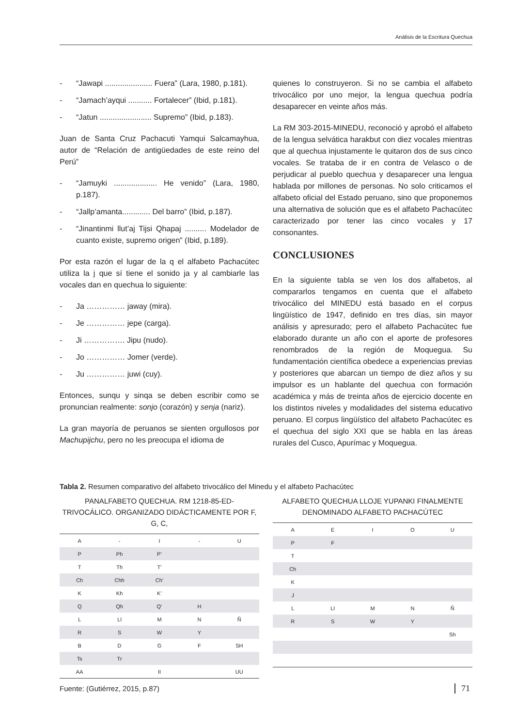Análisis de la Escritura Quechua
- “Jawapi ...................... Fuera” (Lara, 1980, p.181).
- “Jamach’ayqui ........... Fortalecer” (Ibid, p.181).
- “Jatun ........................ Supremo” (Ibid, p.183).
Juan de Santa Cruz Pachacuti Yamqui Salcamayhua, autor de “Relación de antigüedades de este reino del Perú”
- “Jamuyki .................... He venido” (Lara, 1980, p.187).
- “Jallp’amanta............. Del barro” (Ibid, p.187).
- “Jinantinmi llut’aj Tijsi Qhapaj .......... Modelador de cuanto existe, supremo origen” (Ibid, p.189).
Por esta razón el lugar de la q el alfabeto Pachacútec utiliza la j que sí tiene el sonido ja y al cambiarle las vocales dan en quechua lo siguiente:
- Ja …………… jaway (mira).
- Je …………… jepe (carga).
- Ji ……………. Jipu (nudo).
- Jo …………… Jomer (verde).
- Ju …………… juwi (cuy).
Entonces, sunqu y sinqa se deben escribir como se pronuncian realmente: sonjo (corazón) y senja (nariz).
La gran mayoría de peruanos se sienten orgullosos por Machupijchu, pero no les preocupa el idioma de
quienes lo construyeron. Si no se cambia el alfabeto trivocálico por uno mejor, la lengua quechua podría desaparecer en veinte años más.
La RM 303-2015-MINEDU, reconoció y aprobó el alfabeto de la lengua selvática harakbut con diez vocales mientras que al quechua injustamente le quitaron dos de sus cinco vocales. Se trataba de ir en contra de Velasco o de perjudicar al pueblo quechua y desaparecer una lengua hablada por millones de personas. No solo criticamos el alfabeto oficial del Estado peruano, sino que proponemos una alternativa de solución que es el alfabeto Pachacútec caracterizado por tener las cinco vocales y 17 consonantes.
CONCLUSIONES
En la siguiente tabla se ven los dos alfabetos, al compararlos tengamos en cuenta que el alfabeto trivocálico del MINEDU está basado en el corpus lingüístico de 1947, definido en tres días, sin mayor análisis y apresurado; pero el alfabeto Pachacútec fue elaborado durante un año con el aporte de profesores renombrados de la región de Moquegua. Su fundamentación científica obedece a experiencias previas y posteriores que abarcan un tiempo de diez años y su impulsor es un hablante del quechua con formación académica y más de treinta años de ejercicio docente en los distintos niveles y modalidades del sistema educativo peruano. El corpus lingüístico del alfabeto Pachacútec es el quechua del siglo XXI que se habla en las áreas rurales del Cusco, Apurímac y Moquegua.
Tabla 2. Resumen comparativo del alfabeto trivocálico del Minedu y el alfabeto Pachacútec
PANALFABETO QUECHUA. RM 1218-85-ED-TRIVOCÁLICO. ORGANIZADO DIDÁCTICAMENTE POR F, G, C,
| A | - | I | - | U |
| P | Ph | P’ | | |
| T | Th | T’ | | |
| Ch | Chh | Ch’ | | |
| K | Kh | K’ | | |
| Q | Qh | Q’ | H | |
| L | Ll | M | N | Ñ |
| R | S | W | Y | |
| B | D | G | F | SH |
| Ts | Tr | | | |
| AA | | II | | UU |
ALFABETO QUECHUA LLOJE YUPANKI FINALMENTE DENOMINADO ALFABETO PACHACÚTEC
| A | E | I | O | U |
| P | F | | | |
| T | | | | |
| Ch | | | | |
| K | | | | |
| J | | | | |
| L | Ll | M | N | Ñ |
| R | S | W | Y | |
| | | | | Sh |
Fuente: (Gutiérrez, 2015, p.87)
71